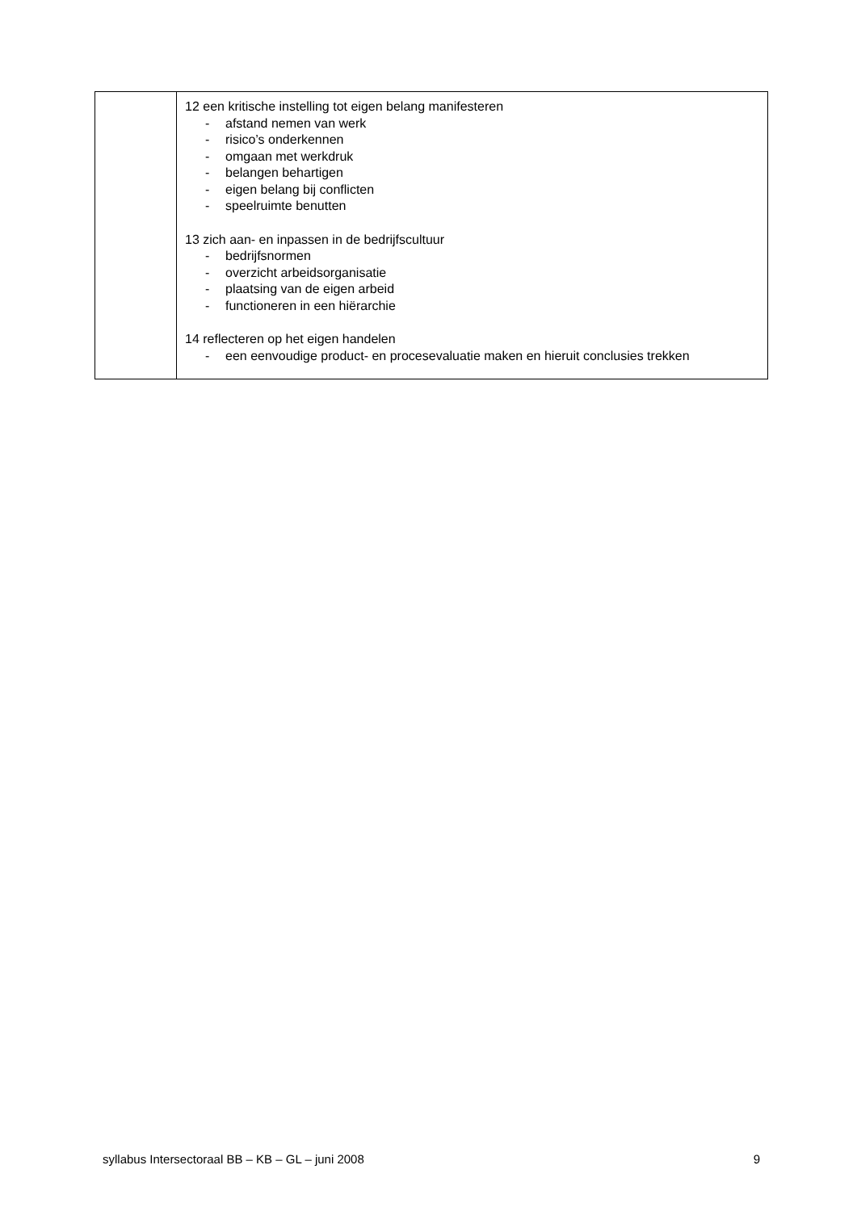| | 12 een kritische instelling tot eigen belang manifesteren - afstand nemen van werk - risico’s onderkennen - omgaan met werkdruk - belangen behartigen - eigen belang bij conflicten - speelruimte benutten 13 zich aan- en inpassen in de bedrijfscultuur - bedrijfsnormen - overzicht arbeidsorganisatie - plaatsing van de eigen arbeid - functioneren in een hiërarchie 14 reflecteren op het eigen handelen - een eenvoudige product- en procesevaluatie maken en hieruit conclusies trekken |
syllabus Intersectoraal BB – KB – GL – juni 2008 9